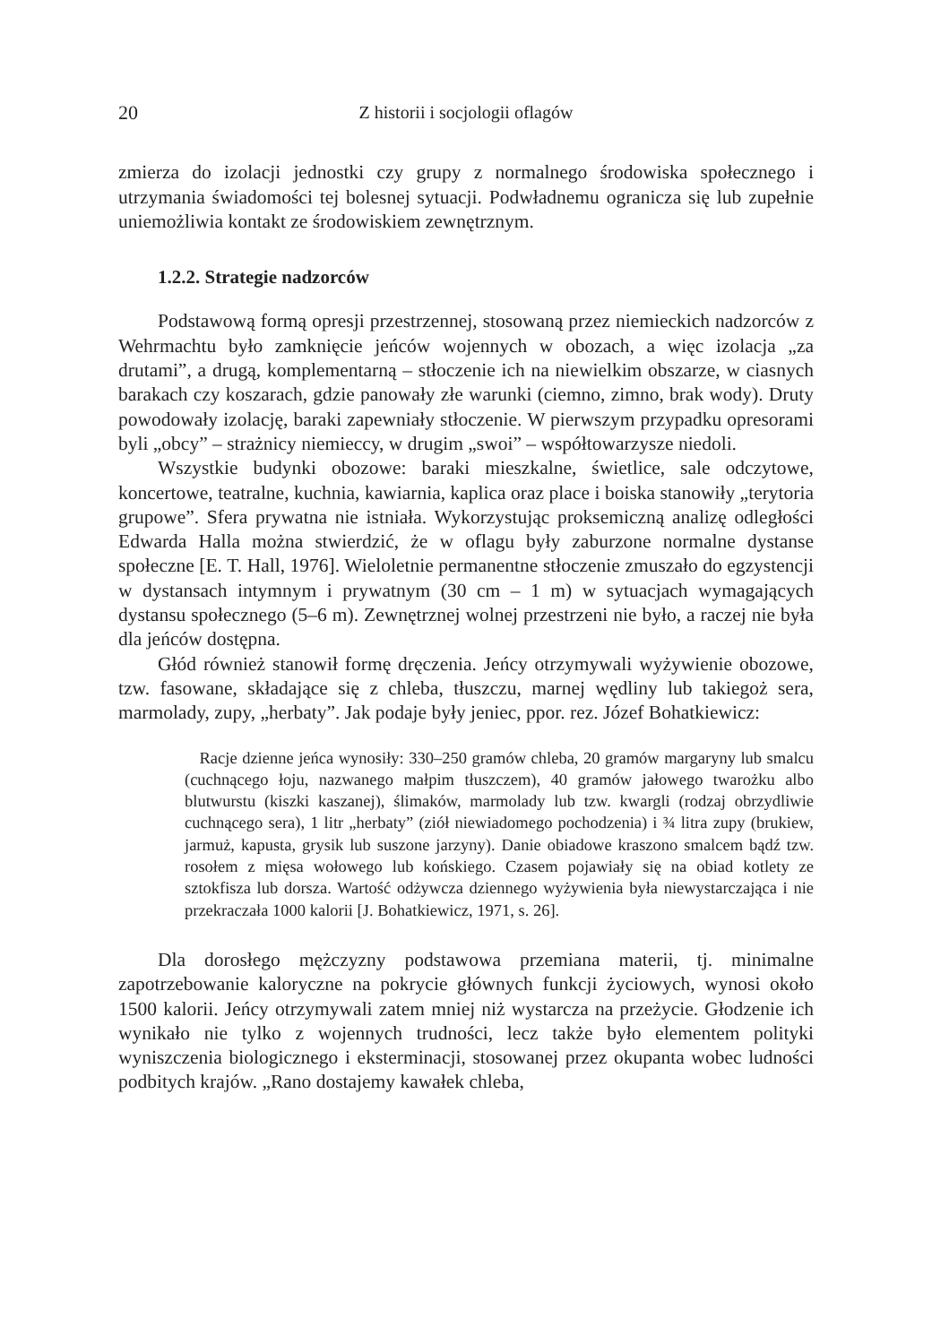20 Z historii i socjologii oflagów
zmierza do izolacji jednostki czy grupy z normalnego środowiska społecznego i utrzymania świadomości tej bolesnej sytuacji. Podwładnemu ogranicza się lub zupełnie uniemożliwia kontakt ze środowiskiem zewnętrznym.
1.2.2. Strategie nadzorców
Podstawową formą opresji przestrzennej, stosowaną przez niemieckich nadzorców z Wehrmachtu było zamknięcie jeńców wojennych w obozach, a więc izolacja „za drutami”, a drugą, komplementarną – stłoczenie ich na niewielkim obszarze, w ciasnych barakach czy koszarach, gdzie panowały złe warunki (ciemno, zimno, brak wody). Druty powodowały izolację, baraki zapewniały stłoczenie. W pierwszym przypadku opresorami byli „obcy” – strażnicy niemieccy, w drugim „swoi” – współtowarzysze niedoli.
Wszystkie budynki obozowe: baraki mieszkalne, świetlice, sale odczytowe, koncertowe, teatralne, kuchnia, kawiarnia, kaplica oraz place i boiska stanowiły „terytoria grupowe”. Sfera prywatna nie istniała. Wykorzystując proksemiczną analizę odległości Edwarda Halla można stwierdzić, że w oflagu były zaburzone normalne dystanse społeczne [E. T. Hall, 1976]. Wieloletnie permanentne stłoczenie zmuszało do egzystencji w dystansach intymnym i prywatnym (30 cm – 1 m) w sytuacjach wymagających dystansu społecznego (5–6 m). Zewnętrznej wolnej przestrzeni nie było, a raczej nie była dla jeńców dostępna.
Głód również stanowił formę dręczenia. Jeńcy otrzymywali wyżywienie obozowe, tzw. fasowane, składające się z chleba, tłuszczu, marnej wędliny lub takiegoż sera, marmolady, zupy, „herbaty”. Jak podaje były jeniec, ppor. rez. Józef Bohatkiewicz:
Racje dzienne jeńca wynosiły: 330–250 gramów chleba, 20 gramów margaryny lub smalcu (cuchnącego łoju, nazwanego małpim tłuszczem), 40 gramów jałowego twarożku albo blutwurstu (kiszki kaszanej), ślimaków, marmolady lub tzw. kwargli (rodzaj obrzydliwie cuchnącego sera), 1 litr „herbaty” (ziół niewiadomego pochodzenia) i ¾ litra zupy (brukiew, jarmuż, kapusta, grysik lub suszone jarzyny). Danie obiadowe kraszono smalcem bądź tzw. rosołem z mięsa wołowego lub końskiego. Czasem pojawiały się na obiad kotlety ze sztokfisza lub dorsza. Wartość odżywcza dziennego wyżywienia była niewystarczająca i nie przekraczała 1000 kalorii [J. Bohatkiewicz, 1971, s. 26].
Dla dorosłego mężczyzny podstawowa przemiana materii, tj. minimalne zapotrzebowanie kaloryczne na pokrycie głównych funkcji życiowych, wynosi około 1500 kalorii. Jeńcy otrzymywali zatem mniej niż wystarcza na przeżycie. Głodzenie ich wynikało nie tylko z wojennych trudności, lecz także było elementem polityki wyniszczenia biologicznego i eksterminacji, stosowanej przez okupanta wobec ludności podbitych krajów. „Rano dostajemy kawałek chleba,